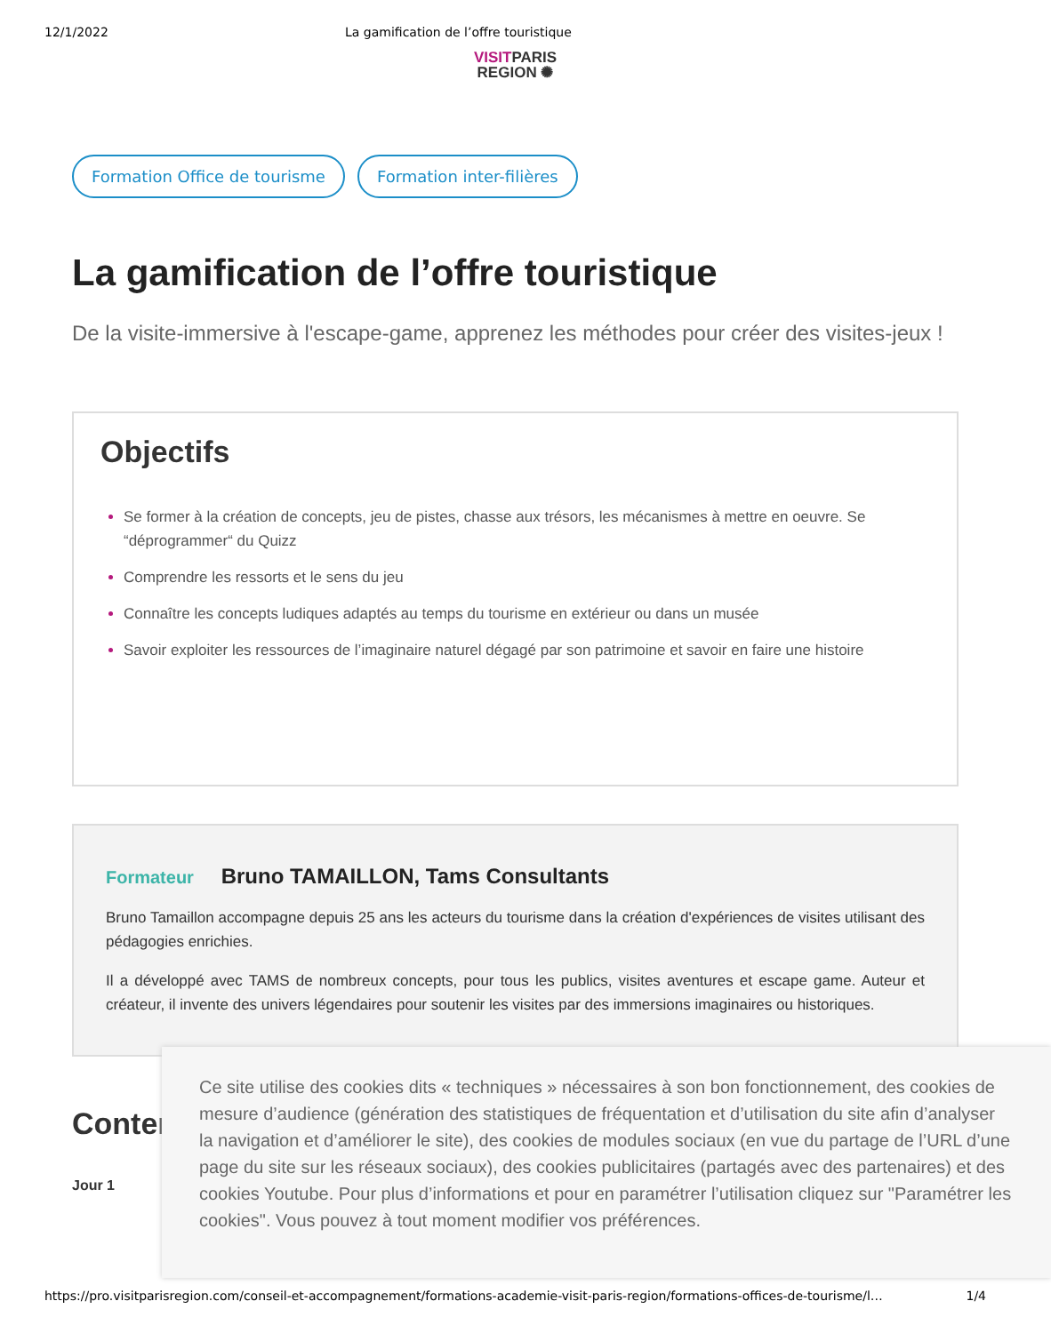12/1/2022 La gamification de l’offre touristique
VISITPARIS
REGION ✺
Formation Office de tourisme Formation inter-filières
La gamification de l’offre touristique
De la visite-immersive à l'escape-game, apprenez les méthodes pour créer des visites-jeux !
Objectifs
Se former à la création de concepts, jeu de pistes, chasse aux trésors, les mécanismes à mettre en oeuvre. Se “déprogrammer“ du Quizz
Comprendre les ressorts et le sens du jeu
Connaître les concepts ludiques adaptés au temps du tourisme en extérieur ou dans un musée
Savoir exploiter les ressources de l’imaginaire naturel dégagé par son patrimoine et savoir en faire une histoire
Formateur Bruno TAMAILLON, Tams Consultants
Bruno Tamaillon accompagne depuis 25 ans les acteurs du tourisme dans la création d'expériences de visites utilisant des pédagogies enrichies.
Il a développé avec TAMS de nombreux concepts, pour tous les publics, visites aventures et escape game. Auteur et créateur, il invente des univers légendaires pour soutenir les visites par des immersions imaginaires ou historiques.
Conter
Jour 1
Ce site utilise des cookies dits « techniques » nécessaires à son bon fonctionnement, des cookies de mesure d’audience (génération des statistiques de fréquentation et d’utilisation du site afin d’analyser la navigation et d’améliorer le site), des cookies de modules sociaux (en vue du partage de l’URL d’une page du site sur les réseaux sociaux), des cookies publicitaires (partagés avec des partenaires) et des cookies Youtube. Pour plus d’informations et pour en paramétrer l’utilisation cliquez sur "Paramétrer les cookies". Vous pouvez à tout moment modifier vos préférences.
https://pro.visitparisregion.com/conseil-et-accompagnement/formations-academie-visit-paris-region/formations-offices-de-tourisme/l… 1/4